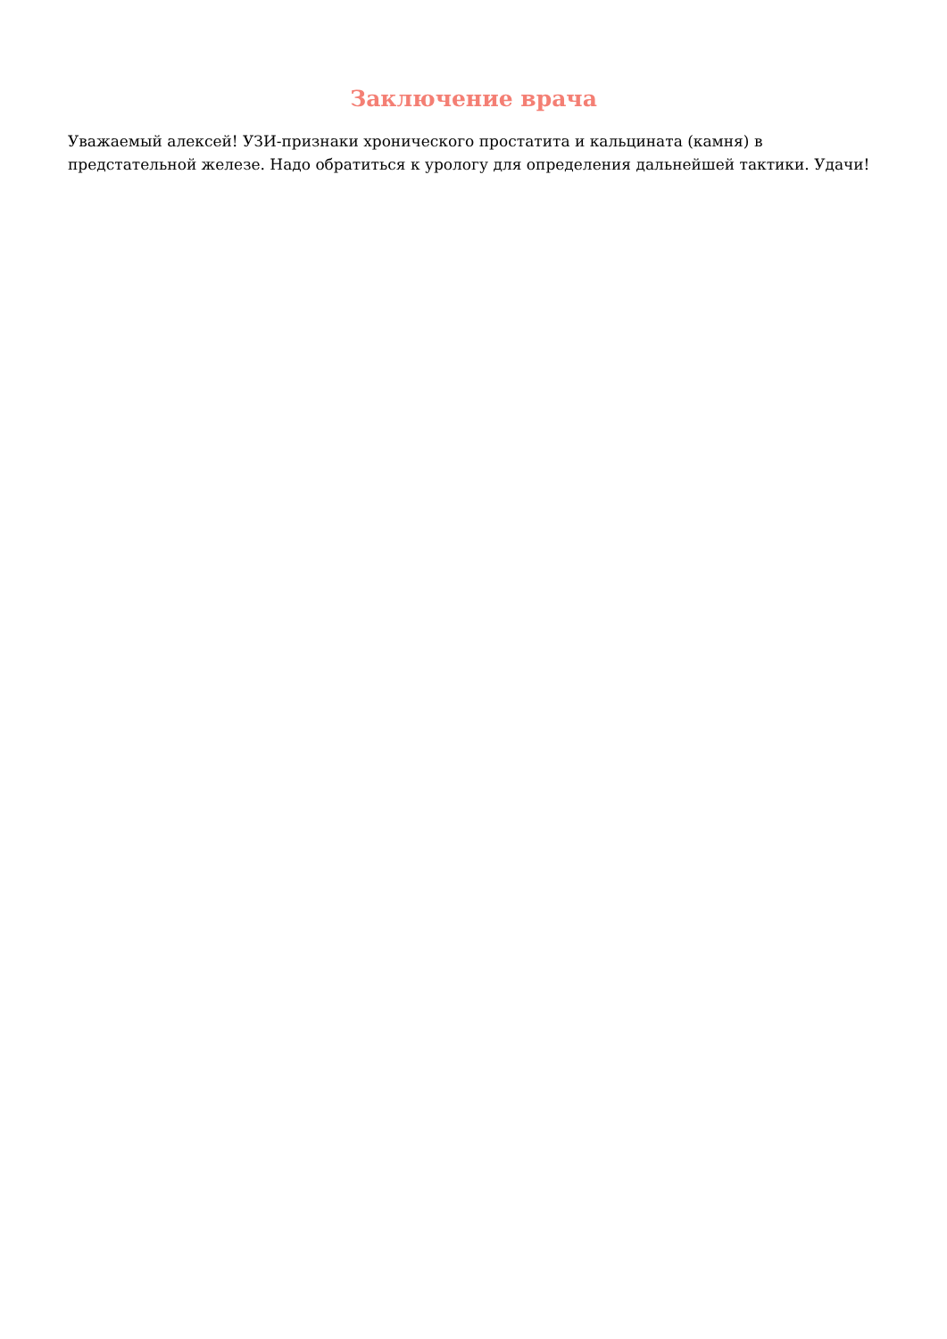Заключение врача
Уважаемый алексей! УЗИ-признаки хронического простатита и кальцината (камня) в предстательной железе. Надо обратиться к урологу для определения дальнейшей тактики. Удачи!